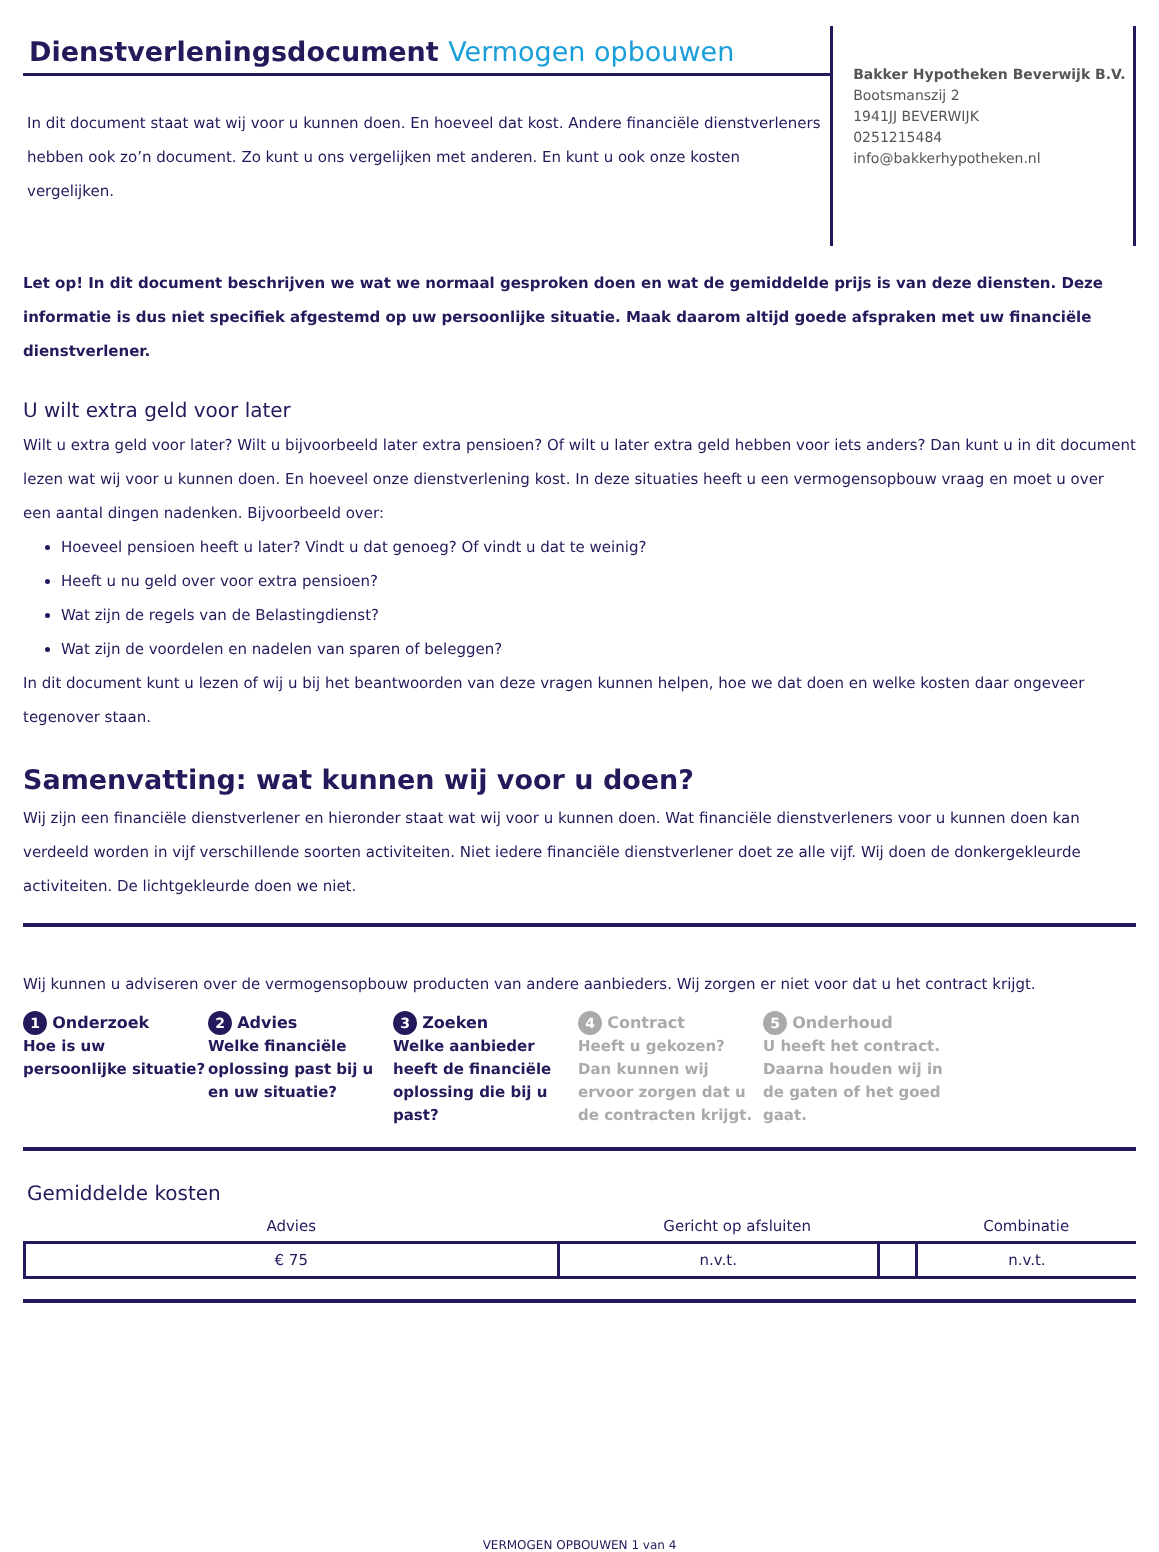Dienstverleningsdocument Vermogen opbouwen
In dit document staat wat wij voor u kunnen doen. En hoeveel dat kost. Andere financiële dienstverleners hebben ook zo’n document. Zo kunt u ons vergelijken met anderen. En kunt u ook onze kosten vergelijken.
Bakker Hypotheken Beverwijk B.V.
Bootsmanszij 2
1941JJ BEVERWIJK
0251215484
info@bakkerhypotheken.nl
Let op! In dit document beschrijven we wat we normaal gesproken doen en wat de gemiddelde prijs is van deze diensten. Deze informatie is dus niet specifiek afgestemd op uw persoonlijke situatie. Maak daarom altijd goede afspraken met uw financiële dienstverlener.
U wilt extra geld voor later
Wilt u extra geld voor later? Wilt u bijvoorbeeld later extra pensioen? Of wilt u later extra geld hebben voor iets anders? Dan kunt u in dit document lezen wat wij voor u kunnen doen. En hoeveel onze dienstverlening kost. In deze situaties heeft u een vermogensopbouw vraag en moet u over een aantal dingen nadenken. Bijvoorbeeld over:
Hoeveel pensioen heeft u later? Vindt u dat genoeg? Of vindt u dat te weinig?
Heeft u nu geld over voor extra pensioen?
Wat zijn de regels van de Belastingdienst?
Wat zijn de voordelen en nadelen van sparen of beleggen?
In dit document kunt u lezen of wij u bij het beantwoorden van deze vragen kunnen helpen, hoe we dat doen en welke kosten daar ongeveer tegenover staan.
Samenvatting: wat kunnen wij voor u doen?
Wij zijn een financiële dienstverlener en hieronder staat wat wij voor u kunnen doen. Wat financiële dienstverleners voor u kunnen doen kan verdeeld worden in vijf verschillende soorten activiteiten. Niet iedere financiële dienstverlener doet ze alle vijf. Wij doen de donkergekleurde activiteiten. De lichtgekleurde doen we niet.
Wij kunnen u adviseren over de vermogensopbouw producten van andere aanbieders. Wij zorgen er niet voor dat u het contract krijgt.
1 Onderzoek
Hoe is uw persoonlijke situatie?
2 Advies
Welke financiële oplossing past bij u en uw situatie?
3 Zoeken
Welke aanbieder heeft de financiële oplossing die bij u past?
4 Contract
Heeft u gekozen? Dan kunnen wij ervoor zorgen dat u de contracten krijgt.
5 Onderhoud
U heeft het contract. Daarna houden wij in de gaten of het goed gaat.
Gemiddelde kosten
| Advies | Gericht op afsluiten | | Combinatie |
| --- | --- | --- | --- |
| € 75 | n.v.t. | | n.v.t. |
VERMOGEN OPBOUWEN 1 van 4